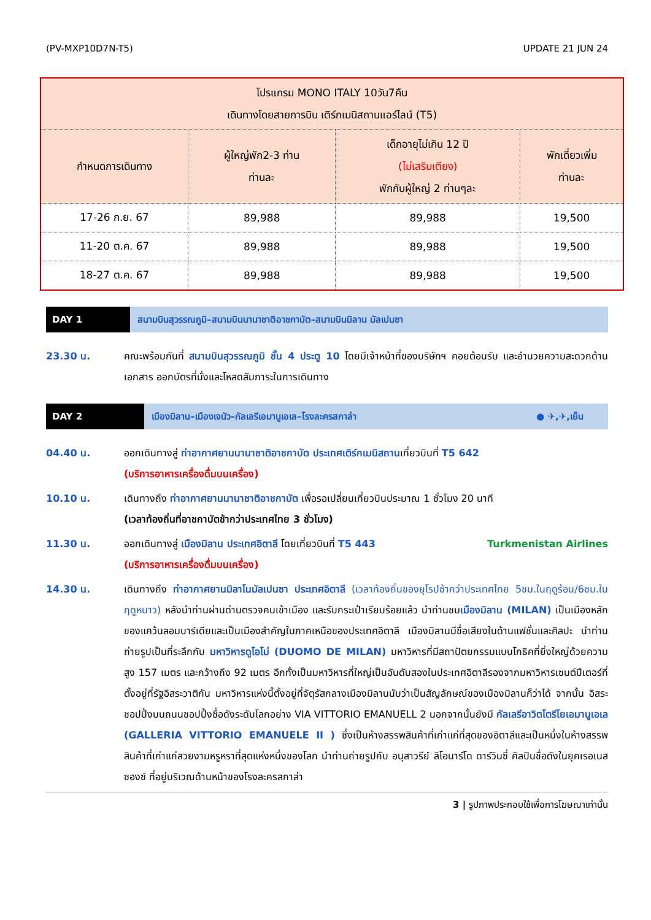(PV-MXP10D7N-T5) UPDATE 21 JUN 24
| โปรแกรม MONO ITALY 10วัน7คืน เดินทางโดยสายการบิน เติร์กเมนิสถานแอร์ไลน์ (T5) | | | |
| --- | --- | --- | --- |
| กำหนดการเดินทาง | ผู้ใหญ่พัก2-3 ท่าน ท่านละ | เด็กอายุไม่เกิน 12 ปี (ไม่เสริมเตียง) พักกับผู้ใหญ่ 2 ท่านๆละ | พักเดี่ยวเพิ่ม ท่านละ |
| 17-26 ก.ย. 67 | 89,988 | 89,988 | 19,500 |
| 11-20 ต.ค. 67 | 89,988 | 89,988 | 19,500 |
| 18-27 ต.ค. 67 | 89,988 | 89,988 | 19,500 |
DAY 1 สนามบินสุวรรณภูมิ–สนามบินนานาชาติอาชกาบัต–สนามบินมิลาน มัลเปนซา
23.30 น. คณะพร้อมกันที่ สนามบินสุวรรณภูมิ ชั้น 4 ประตู 10 โดยมีเจ้าหน้าที่ของบริษัทฯ คอยต้อนรับ และอำนวยความสะดวกด้านเอกสาร ออกบัตรที่นั่งและโหลดสัมภาระในการเดินทาง
DAY 2 เมืองมิลาน–เมืองเจนัว–กัลเลรีเอมานูเอเล–โรงละครสกาล่า ● ✈,✈,เย็น
04.40 น. ออกเดินทางสู่ ท่าอากาศยานนานาชาติอาชกาบัต ประเทศเติร์กเมนิสถานเที่ยวบินที่ T5 642
(บริการอาหารเครื่องดื่มบนเครื่อง)
10.10 น. เดินทางถึง ท่าอากาศยานนานาชาติอาชกาบัต เพื่อรอเปลี่ยนเที่ยวบินประมาณ 1 ชั่วโมง 20 นาที
(เวลาท้องถิ่นที่อาชกาบัตช้ากว่าประเทศไทย 3 ชั่วโมง)
11.30 น. ออกเดินทางสู่ เมืองมิลาน ประเทศอิตาลี โดยเที่ยวบินที่ T5 443 Turkmenistan Airlines
(บริการอาหารเครื่องดื่มบนเครื่อง)
14.30 น. เดินทางถึง ท่าอากาศยานมิลาโนมัลเปนซา ประเทศอิตาลี (เวลาท้องถิ่นของยุโรปช้ากว่าประเทศไทย 5ชม.ในฤดูร้อน/6ชม.ในฤดูหนาว) หลังนำท่านผ่านด่านตรวจคนเข้าเมือง และรับกระเป๋าเรียบร้อยแล้ว นำท่านชมเมืองมิลาน (MILAN) เป็นเมืองหลักของแคว้นลอมบาร์เดียและเป็นเมืองสำคัญในภาคเหนือของประเทศอิตาลี เมืองมิลานมีชื่อเสียงในด้านแฟชั่นและศิลปะ นำท่านถ่ายรูปเป็นที่ระลึกกับ มหาวิหารดูโอโม่ (DUOMO DE MILAN) มหาวิหารที่มีสถาปัตยกรรมแบบโกธิคที่ยิ่งใหญ่ด้วยความสูง 157 เมตร และกว้างถึง 92 เมตร อีกทั้งเป็นมหาวิหารที่ใหญ่เป็นอันดับสองในประเทศอิตาลีรองจากมหาวิหารเซนต์ปีเตอร์ที่ตั้งอยู่ที่รัฐอิสระวาติกัน มหาวิหารแห่งนี้ตั้งอยู่ที่จัตุรัสกลางเมืองมิลานนับว่าเป็นสัญลักษณ์ของเมืองมิลานก็ว่าได้ จากนั้น อิสระชอปปิ้งบนถนนชอปปิ้งชื่อดังระดับโลกอย่าง VIA VITTORIO EMANUELL 2 นอกจากนั้นยังมี กัลเลรีอาวิตโตรีโยเอมานูเอเล (GALLERIA VITTORIO EMANUELE II ) ซึ่งเป็นห้างสรรพสินค้าที่เก่าแก่ที่สุดของอิตาลีและเป็นหนึ่งในห้างสรรพสินค้าที่เก่าแก่สวยงามหรูหราที่สุดแห่งหนึ่งของโลก นำท่านถ่ายรูปกับ อนุสาวรีย์ ลิโอนาร์โด ดาร์วินซี่ ศิลปินชื่อดังในยุคเรอเนสซองซ์ ที่อยู่บริเวณด้านหน้าของโรงละครสกาล่า
3 | รูปภาพประกอบใช้เพื่อการโฆษณาเท่านั้น